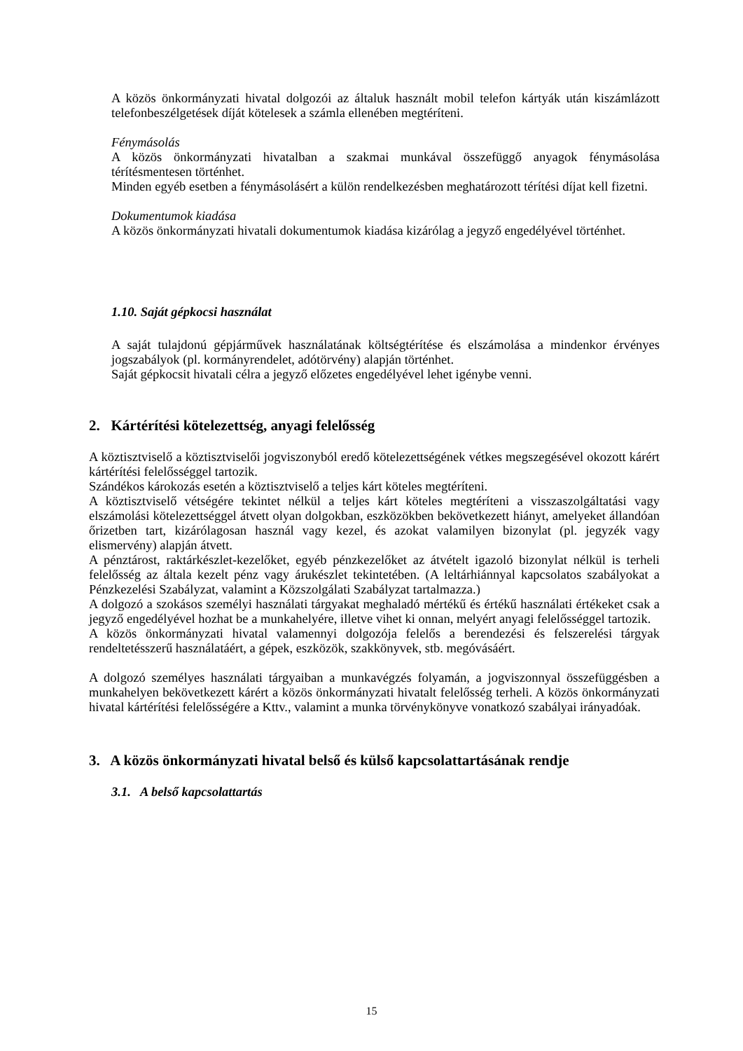A közös önkormányzati hivatal dolgozói az általuk használt mobil telefon kártyák után kiszámlázott telefonbeszélgetések díját kötelesek a számla ellenében megtéríteni.
Fénymásolás
A közös önkormányzati hivatalban a szakmai munkával összefüggő anyagok fénymásolása térítésmentesen történhet.
Minden egyéb esetben a fénymásolásért a külön rendelkezésben meghatározott térítési díjat kell fizetni.
Dokumentumok kiadása
A közös önkormányzati hivatali dokumentumok kiadása kizárólag a jegyző engedélyével történhet.
1.10. Saját gépkocsi használat
A saját tulajdonú gépjárművek használatának költségtérítése és elszámolása a mindenkor érvényes jogszabályok (pl. kormányrendelet, adótörvény) alapján történhet.
Saját gépkocsit hivatali célra a jegyző előzetes engedélyével lehet igénybe venni.
2. Kártérítési kötelezettség, anyagi felelősség
A köztisztviselő a köztisztviselői jogviszonyból eredő kötelezettségének vétkes megszegésével okozott kárért kártérítési felelősséggel tartozik.
Szándékos károkozás esetén a köztisztviselő a teljes kárt köteles megtéríteni.
A köztisztviselő vétségére tekintet nélkül a teljes kárt köteles megtéríteni a visszaszolgáltatási vagy elszámolási kötelezettséggel átvett olyan dolgokban, eszközökben bekövetkezett hiányt, amelyeket állandóan őrizetben tart, kizárólagosan használ vagy kezel, és azokat valamilyen bizonylat (pl. jegyzék vagy elismervény) alapján átvett.
A pénztárost, raktárkészlet-kezelőket, egyéb pénzkezelőket az átvételt igazoló bizonylat nélkül is terheli felelősség az általa kezelt pénz vagy árukészlet tekintetében. (A leltárhiánnyal kapcsolatos szabályokat a Pénzkezelési Szabályzat, valamint a Közszolgálati Szabályzat tartalmazza.)
A dolgozó a szokásos személyi használati tárgyakat meghaladó mértékű és értékű használati értékeket csak a jegyző engedélyével hozhat be a munkahelyére, illetve vihet ki onnan, melyért anyagi felelősséggel tartozik.
A közös önkormányzati hivatal valamennyi dolgozója felelős a berendezési és felszerelési tárgyak rendeltetésszerű használatáért, a gépek, eszközök, szakkönyvek, stb. megóvásáért.
A dolgozó személyes használati tárgyaiban a munkavégzés folyamán, a jogviszonnyal összefüggésben a munkahelyen bekövetkezett kárért a közös önkormányzati hivatalt felelősség terheli. A közös önkormányzati hivatal kártérítési felelősségére a Kttv., valamint a munka törvénykönyve vonatkozó szabályai irányadóak.
3. A közös önkormányzati hivatal belső és külső kapcsolattartásának rendje
3.1. A belső kapcsolattartás
15